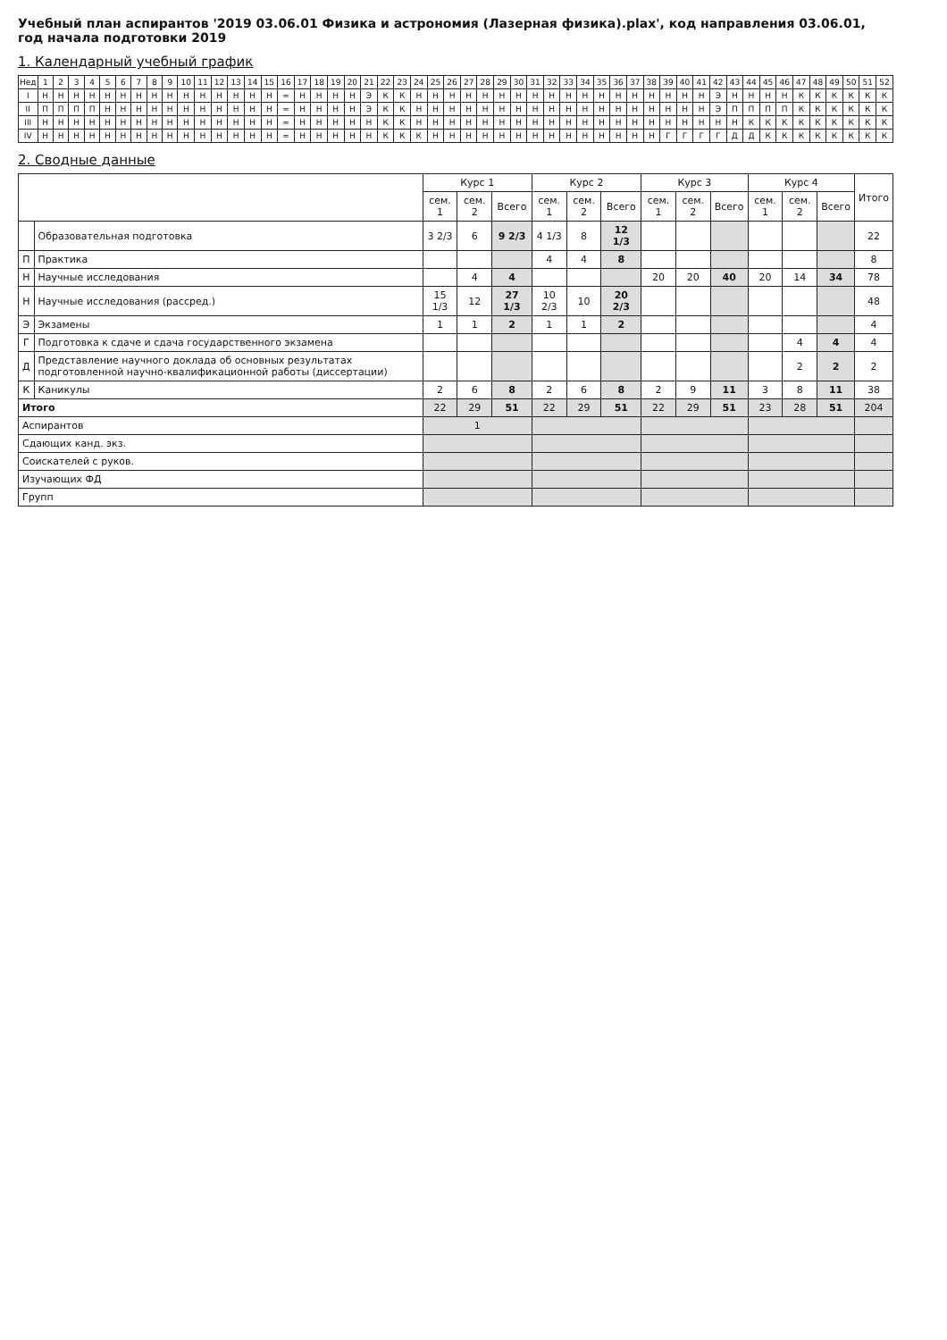Учебный план аспирантов '2019 03.06.01 Физика и астрономия (Лазерная физика).plax', код направления 03.06.01, год начала подготовки 2019
1. Календарный учебный график
| Нед | 1 | 2 | 3 | 4 | 5 | 6 | 7 | 8 | 9 | 10 | 11 | 12 | 13 | 14 | 15 | 16 | 17 | 18 | 19 | 20 | 21 | 22 | 23 | 24 | 25 | 26 | 27 | 28 | 29 | 30 | 31 | 32 | 33 | 34 | 35 | 36 | 37 | 38 | 39 | 40 | 41 | 42 | 43 | 44 | 45 | 46 | 47 | 48 | 49 | 50 | 51 | 52 |
| --- | --- | --- | --- | --- | --- | --- | --- | --- | --- | --- | --- | --- | --- | --- | --- | --- | --- | --- | --- | --- | --- | --- | --- | --- | --- | --- | --- | --- | --- | --- | --- | --- | --- | --- | --- | --- | --- | --- | --- | --- | --- | --- | --- | --- | --- | --- | --- | --- | --- | --- | --- | --- |
| I | Н | Н | Н | Н | Н | Н | Н | Н | Н | Н | Н | Н | Н | Н | Н | = | Н | Н | Н | Н | Э | К | К | Н | Н | Н | Н | Н | Н | Н | Н | Н | Н | Н | Н | Н | Н | Н | Н | Н | Н | Э | Н | Н | Н | Н | К | К | К | К | К | К |
| II | П | П | П | П | Н | Н | Н | Н | Н | Н | Н | Н | Н | Н | Н | = | Н | Н | Н | Н | Э | К | К | Н | Н | Н | Н | Н | Н | Н | Н | Н | Н | Н | Н | Н | Н | Н | Н | Н | Н | Э | П | П | П | П | К | К | К | К | К | К |
| III | Н | Н | Н | Н | Н | Н | Н | Н | Н | Н | Н | Н | Н | Н | Н | = | Н | Н | Н | Н | Н | К | К | Н | Н | Н | Н | Н | Н | Н | Н | Н | Н | Н | Н | Н | Н | Н | Н | Н | Н | Н | Н | К | К | К | К | К | К | К | К | К |
| IV | Н | Н | Н | Н | Н | Н | Н | Н | Н | Н | Н | Н | Н | Н | Н | = | Н | Н | Н | Н | Н | К | К | К | Н | Н | Н | Н | Н | Н | Н | Н | Н | Н | Н | Н | Н | Н | Г | Г | Г | Г | Д | Д | К | К | К | К | К | К | К | К |
2. Сводные данные
| | | Курс 1 | | | Курс 2 | | | Курс 3 | | | Курс 4 | | | Итого |
| --- | --- | --- | --- | --- | --- | --- | --- | --- | --- | --- | --- | --- | --- | --- |
| | | сем. 1 | сем. 2 | Всего | сем. 1 | сем. 2 | Всего | сем. 1 | сем. 2 | Всего | сем. 1 | сем. 2 | Всего | |
| | Образовательная подготовка | 3 2/3 | 6 | 9 2/3 | 4 1/3 | 8 | 12 1/3 | | | | | | | 22 |
| П | Практика | | | | 4 | 4 | 8 | | | | | | | 8 |
| Н | Научные исследования | | 4 | 4 | | | | 20 | 20 | 40 | 20 | 14 | 34 | 78 |
| Н | Научные исследования (рассред.) | 15 1/3 | 12 | 27 1/3 | 10 2/3 | 10 | 20 2/3 | | | | | | | 48 |
| Э | Экзамены | 1 | 1 | 2 | 1 | 1 | 2 | | | | | | | 4 |
| Г | Подготовка к сдаче и сдача государственного экзамена | | | | | | | | | | | 4 | 4 | 4 |
| Д | Представление научного доклада об основных результатах подготовленной научно-квалификационной работы (диссертации) | | | | | | | | | | | 2 | 2 | 2 |
| К | Каникулы | 2 | 6 | 8 | 2 | 6 | 8 | 2 | 9 | 11 | 3 | 8 | 11 | 38 |
| Итого | | 22 | 29 | 51 | 22 | 29 | 51 | 22 | 29 | 51 | 23 | 28 | 51 | 204 |
| Аспирантов | | 1 | | | | | | | | | | | | |
| Сдающих канд. экз. | | | | | | | | | | | | | | |
| Соискателей с руков. | | | | | | | | | | | | | | |
| Изучающих ФД | | | | | | | | | | | | | | |
| Групп | | | | | | | | | | | | | | |